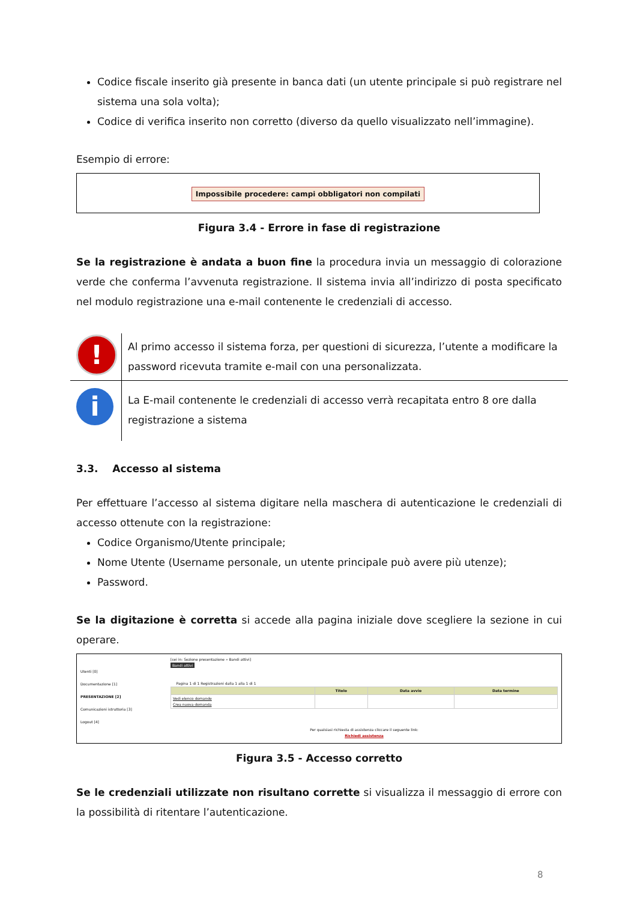Codice fiscale inserito già presente in banca dati (un utente principale si può registrare nel sistema una sola volta);
Codice di verifica inserito non corretto (diverso da quello visualizzato nell’immagine).
Esempio di errore:
Impossibile procedere: campi obbligatori non compilati
Figura 3.4 - Errore in fase di registrazione
Se la registrazione è andata a buon fine la procedura invia un messaggio di colorazione verde che conferma l’avvenuta registrazione. Il sistema invia all’indirizzo di posta specificato nel modulo registrazione una e-mail contenente le credenziali di accesso.
!
Al primo accesso il sistema forza, per questioni di sicurezza, l’utente a modificare la password ricevuta tramite e-mail con una personalizzata.
i
La E-mail contenente le credenziali di accesso verrà recapitata entro 8 ore dalla registrazione a sistema
3.3. Accesso al sistema
Per effettuare l’accesso al sistema digitare nella maschera di autenticazione le credenziali di accesso ottenute con la registrazione:
Codice Organismo/Utente principale;
Nome Utente (Username personale, un utente principale può avere più utenze);
Password.
Se la digitazione è corretta si accede alla pagina iniziale dove scegliere la sezione in cui operare.
Utenti [0]
Documentazione [1]
PRESENTAZIONE [2]
Comunicazioni istruttoria [3]
Logout [4]
[sei in: Sezione presentazione » Bandi attivi]
Bandi attivi
Pagina 1 di 1 Registrazioni dalla 1 alla 1 di 1
| | Titolo | Data avvio | Data termine |
| --- | --- | --- | --- |
| Vedi elenco domande Crea nuova domanda | | | |
Per qualsiasi richiesta di assistenza cliccare il seguente link:
Richiedi assistenza
Figura 3.5 - Accesso corretto
Se le credenziali utilizzate non risultano corrette si visualizza il messaggio di errore con la possibilità di ritentare l’autenticazione.
8